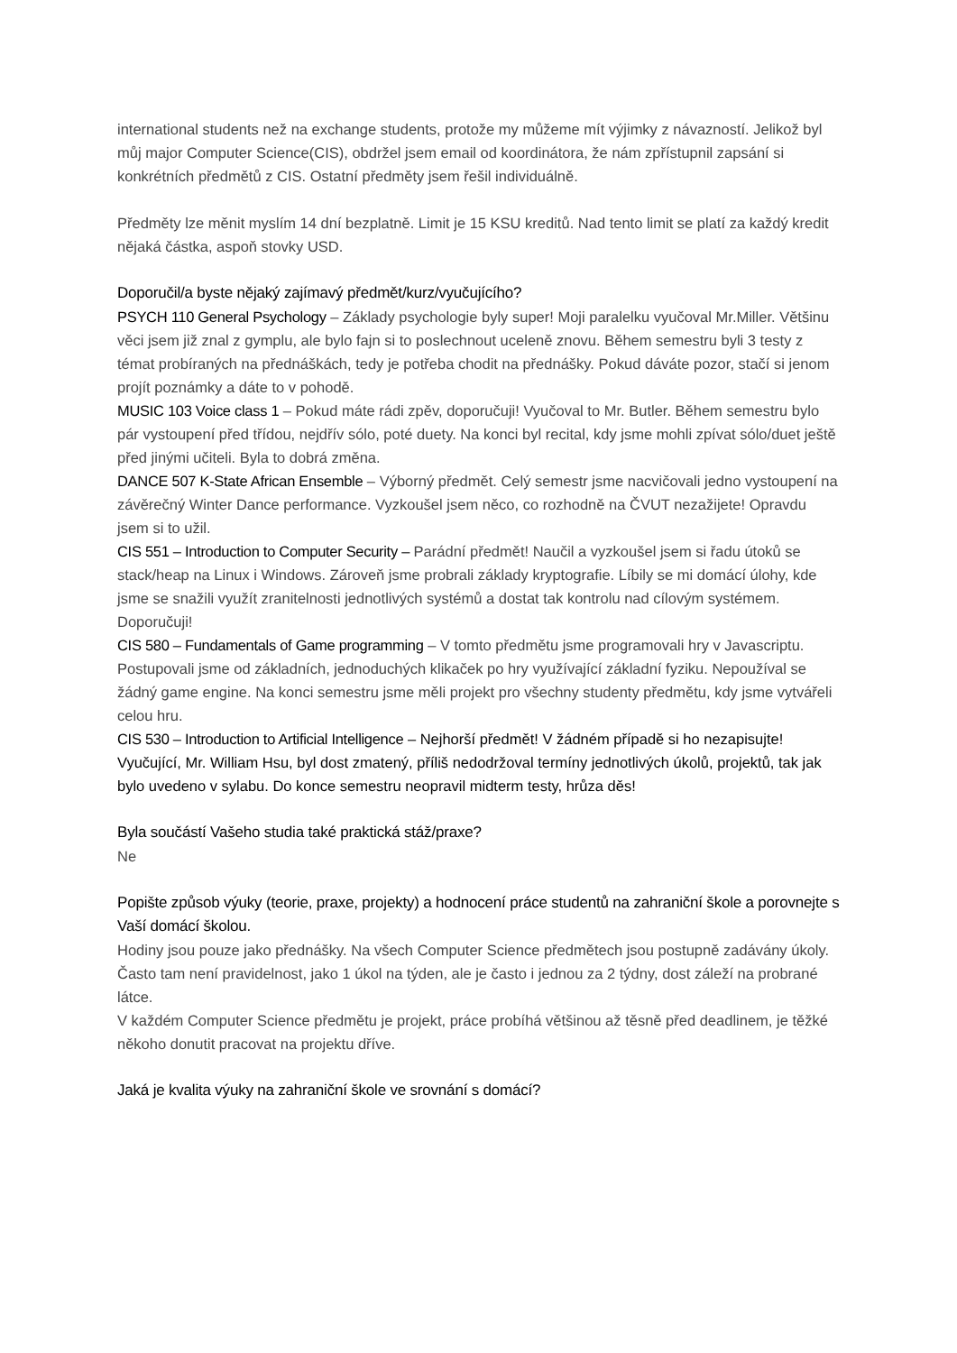international students než na exchange students, protože my můžeme mít výjimky z návazností. Jelikož byl můj major Computer Science(CIS), obdržel jsem email od koordinátora, že nám zpřístupnil zapsání si konkrétních předmětů z CIS. Ostatní předměty jsem řešil individuálně.
Předměty lze měnit myslím 14 dní bezplatně. Limit je 15 KSU kreditů. Nad tento limit se platí za každý kredit nějaká částka, aspoň stovky USD.
Doporučil/a byste nějaký zajímavý předmět/kurz/vyučujícího?
PSYCH 110 General Psychology – Základy psychologie byly super! Moji paralelku vyučoval Mr.Miller. Většinu věci jsem již znal z gymplu, ale bylo fajn si to poslechnout uceleně znovu. Během semestru byli 3 testy z témat probíraných na přednáškách, tedy je potřeba chodit na přednášky. Pokud dáváte pozor, stačí si jenom projít poznámky a dáte to v pohodě.
MUSIC 103 Voice class 1 – Pokud máte rádi zpěv, doporučuji! Vyučoval to Mr. Butler. Během semestru bylo pár vystoupení před třídou, nejdřív sólo, poté duety. Na konci byl recital, kdy jsme mohli zpívat sólo/duet ještě před jinými učiteli. Byla to dobrá změna.
DANCE 507 K-State African Ensemble – Výborný předmět. Celý semestr jsme nacvičovali jedno vystoupení na závěrečný Winter Dance performance. Vyzkoušel jsem něco, co rozhodně na ČVUT nezažijete! Opravdu jsem si to užil.
CIS 551 – Introduction to Computer Security – Parádní předmět! Naučil a vyzkoušel jsem si řadu útoků se stack/heap na Linux i Windows. Zároveň jsme probrali základy kryptografie. Líbily se mi domácí úlohy, kde jsme se snažili využít zranitelnosti jednotlivých systémů a dostat tak kontrolu nad cílovým systémem. Doporučuji!
CIS 580 – Fundamentals of Game programming – V tomto předmětu jsme programovali hry v Javascriptu. Postupovali jsme od základních, jednoduchých klikaček po hry využívající základní fyziku. Nepoužíval se žádný game engine. Na konci semestru jsme měli projekt pro všechny studenty předmětu, kdy jsme vytvářeli celou hru.
CIS 530 – Introduction to Artificial Intelligence – Nejhorší předmět! V žádném případě si ho nezapisujte! Vyučující, Mr. William Hsu, byl dost zmatený, příliš nedodržoval termíny jednotlivých úkolů, projektů, tak jak bylo uvedeno v sylabu. Do konce semestru neopravil midterm testy, hrůza děs!
Byla součástí Vašeho studia také praktická stáž/praxe?
Ne
Popište způsob výuky (teorie, praxe, projekty) a hodnocení práce studentů na zahraniční škole a porovnejte s Vaší domácí školou.
Hodiny jsou pouze jako přednášky. Na všech Computer Science předmětech jsou postupně zadávány úkoly. Často tam není pravidelnost, jako 1 úkol na týden, ale je často i jednou za 2 týdny, dost záleží na probrané látce.
V každém Computer Science předmětu je projekt, práce probíhá většinou až těsně před deadlinem, je těžké někoho donutit pracovat na projektu dříve.
Jaká je kvalita výuky na zahraniční škole ve srovnání s domácí?